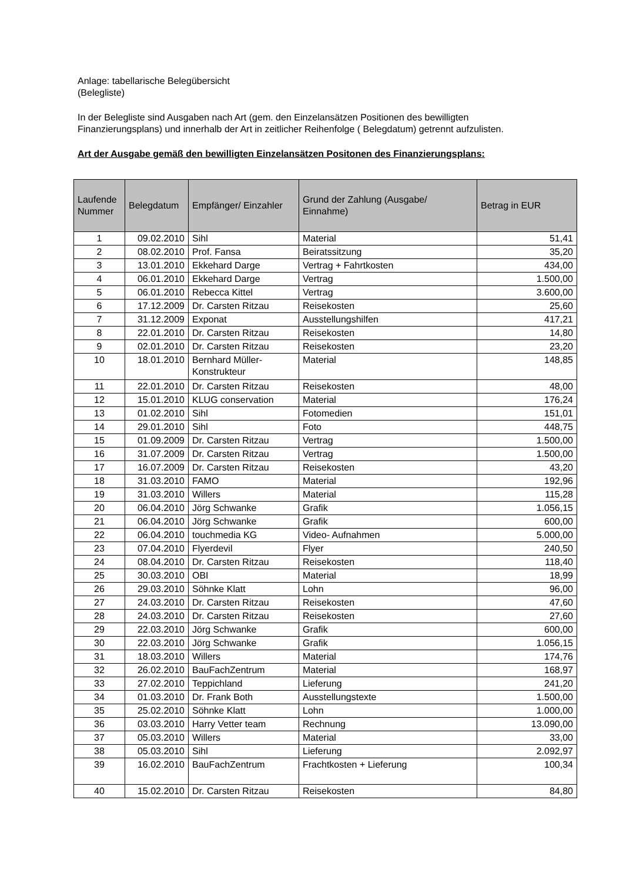Anlage: tabellarische Belegübersicht
(Belegliste)
In der Belegliste sind Ausgaben nach Art (gem. den Einzelansätzen Positionen des bewilligten Finanzierungsplans) und innerhalb der Art in zeitlicher Reihenfolge ( Belegdatum) getrennt aufzulisten.
Art der Ausgabe gemäß den bewilligten Einzelansätzen Positonen des Finanzierungsplans:
| Laufende Nummer | Belegdatum | Empfänger/ Einzahler | Grund der Zahlung (Ausgabe/ Einnahme) | Betrag in EUR |
| --- | --- | --- | --- | --- |
| 1 | 09.02.2010 | Sihl | Material | 51,41 |
| 2 | 08.02.2010 | Prof. Fansa | Beiratssitzung | 35,20 |
| 3 | 13.01.2010 | Ekkehard Darge | Vertrag + Fahrtkosten | 434,00 |
| 4 | 06.01.2010 | Ekkehard Darge | Vertrag | 1.500,00 |
| 5 | 06.01.2010 | Rebecca Kittel | Vertrag | 3.600,00 |
| 6 | 17.12.2009 | Dr. Carsten Ritzau | Reisekosten | 25,60 |
| 7 | 31.12.2009 | Exponat | Ausstellungshilfen | 417,21 |
| 8 | 22.01.2010 | Dr. Carsten Ritzau | Reisekosten | 14,80 |
| 9 | 02.01.2010 | Dr. Carsten Ritzau | Reisekosten | 23,20 |
| 10 | 18.01.2010 | Bernhard Müller-Konstrukteur | Material | 148,85 |
| 11 | 22.01.2010 | Dr. Carsten Ritzau | Reisekosten | 48,00 |
| 12 | 15.01.2010 | KLUG conservation | Material | 176,24 |
| 13 | 01.02.2010 | Sihl | Fotomedien | 151,01 |
| 14 | 29.01.2010 | Sihl | Foto | 448,75 |
| 15 | 01.09.2009 | Dr. Carsten Ritzau | Vertrag | 1.500,00 |
| 16 | 31.07.2009 | Dr. Carsten Ritzau | Vertrag | 1.500,00 |
| 17 | 16.07.2009 | Dr. Carsten Ritzau | Reisekosten | 43,20 |
| 18 | 31.03.2010 | FAMO | Material | 192,96 |
| 19 | 31.03.2010 | Willers | Material | 115,28 |
| 20 | 06.04.2010 | Jörg Schwanke | Grafik | 1.056,15 |
| 21 | 06.04.2010 | Jörg Schwanke | Grafik | 600,00 |
| 22 | 06.04.2010 | touchmedia KG | Video- Aufnahmen | 5.000,00 |
| 23 | 07.04.2010 | Flyerdevil | Flyer | 240,50 |
| 24 | 08.04.2010 | Dr. Carsten Ritzau | Reisekosten | 118,40 |
| 25 | 30.03.2010 | OBI | Material | 18,99 |
| 26 | 29.03.2010 | Söhnke Klatt | Lohn | 96,00 |
| 27 | 24.03.2010 | Dr. Carsten Ritzau | Reisekosten | 47,60 |
| 28 | 24.03.2010 | Dr. Carsten Ritzau | Reisekosten | 27,60 |
| 29 | 22.03.2010 | Jörg Schwanke | Grafik | 600,00 |
| 30 | 22.03.2010 | Jörg Schwanke | Grafik | 1.056,15 |
| 31 | 18.03.2010 | Willers | Material | 174,76 |
| 32 | 26.02.2010 | BauFachZentrum | Material | 168,97 |
| 33 | 27.02.2010 | Teppichland | Lieferung | 241,20 |
| 34 | 01.03.2010 | Dr. Frank Both | Ausstellungstexte | 1.500,00 |
| 35 | 25.02.2010 | Söhnke Klatt | Lohn | 1.000,00 |
| 36 | 03.03.2010 | Harry Vetter team | Rechnung | 13.090,00 |
| 37 | 05.03.2010 | Willers | Material | 33,00 |
| 38 | 05.03.2010 | Sihl | Lieferung | 2.092,97 |
| 39 | 16.02.2010 | BauFachZentrum | Frachtkosten + Lieferung | 100,34 |
| 40 | 15.02.2010 | Dr. Carsten Ritzau | Reisekosten | 84,80 |